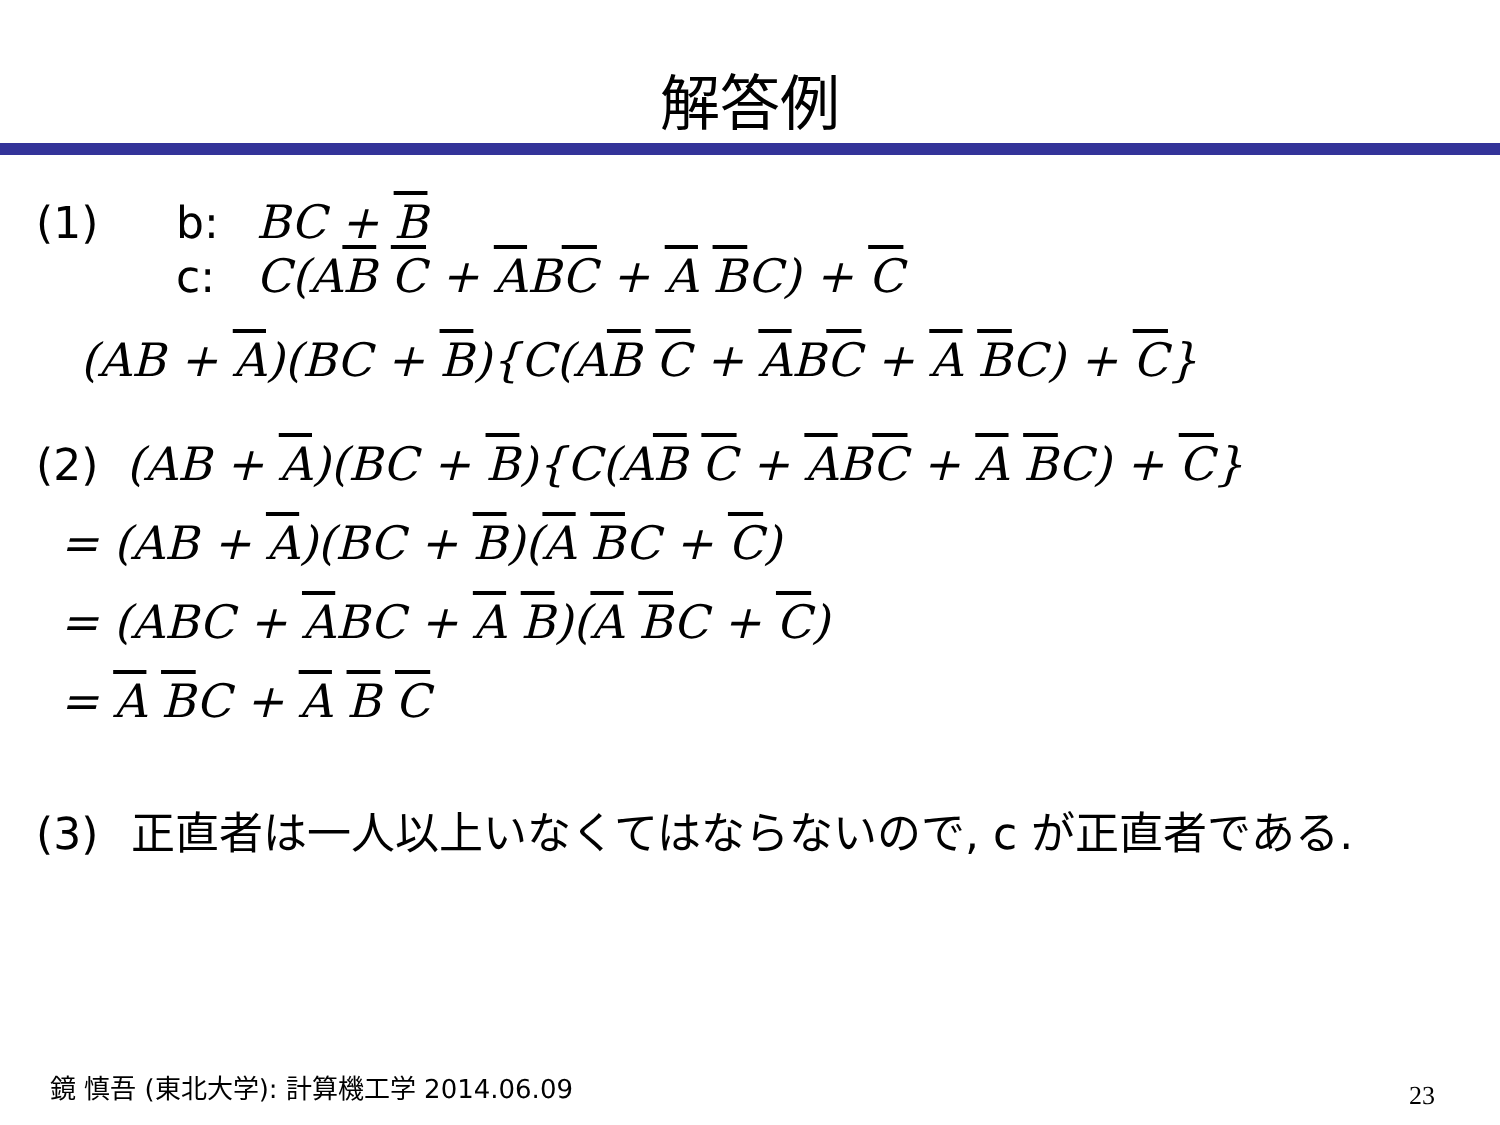解答例
(1) b: BC + B
c: C(AB C + ABC + A BC) + C
(AB + A)(BC + B){C(AB C + ABC + A BC) + C}
(2) (AB + A)(BC + B){C(AB C + ABC + A BC) + C}
= (AB + A)(BC + B)(A BC + C)
= (ABC + ABC + A B)(A BC + C)
= A BC + A B C
(3) 正直者は一人以上いなくてはならないので, c が正直者である.
鏡 慎吾 (東北大学): 計算機工学 2014.06.09
23